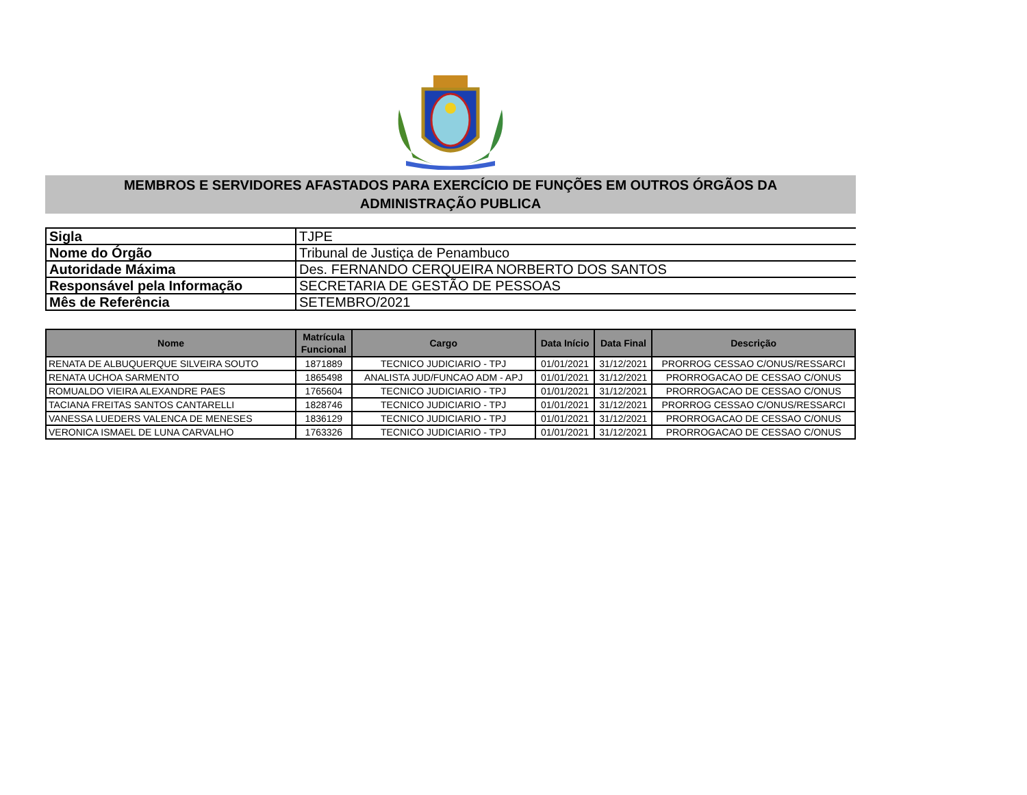MEMBROS E SERVIDORES AFASTADOS PARA EXERCÍCIO DE FUNÇÕES EM OUTROS ÓRGÃOS DA
ADMINISTRAÇÃO PUBLICA
| Sigla | TJPE |
| Nome do Órgão | Tribunal de Justiça de Penambuco |
| Autoridade Máxima | Des. FERNANDO CERQUEIRA NORBERTO DOS SANTOS |
| Responsável pela Informação | SECRETARIA DE GESTÃO DE PESSOAS |
| Mês de Referência | SETEMBRO/2021 |
| Nome | Matrícula Funcional | Cargo | Data Início | Data Final | Descrição |
| --- | --- | --- | --- | --- | --- |
| RENATA DE ALBUQUERQUE SILVEIRA SOUTO | 1871889 | TECNICO JUDICIARIO - TPJ | 01/01/2021 | 31/12/2021 | PRORROG CESSAO C/ONUS/RESSARCI |
| RENATA UCHOA SARMENTO | 1865498 | ANALISTA JUD/FUNCAO ADM - APJ | 01/01/2021 | 31/12/2021 | PRORROGACAO DE CESSAO C/ONUS |
| ROMUALDO VIEIRA ALEXANDRE PAES | 1765604 | TECNICO JUDICIARIO - TPJ | 01/01/2021 | 31/12/2021 | PRORROGACAO DE CESSAO C/ONUS |
| TACIANA FREITAS SANTOS CANTARELLI | 1828746 | TECNICO JUDICIARIO - TPJ | 01/01/2021 | 31/12/2021 | PRORROG CESSAO C/ONUS/RESSARCI |
| VANESSA LUEDERS VALENCA DE MENESES | 1836129 | TECNICO JUDICIARIO - TPJ | 01/01/2021 | 31/12/2021 | PRORROGACAO DE CESSAO C/ONUS |
| VERONICA ISMAEL DE LUNA CARVALHO | 1763326 | TECNICO JUDICIARIO - TPJ | 01/01/2021 | 31/12/2021 | PRORROGACAO DE CESSAO C/ONUS |